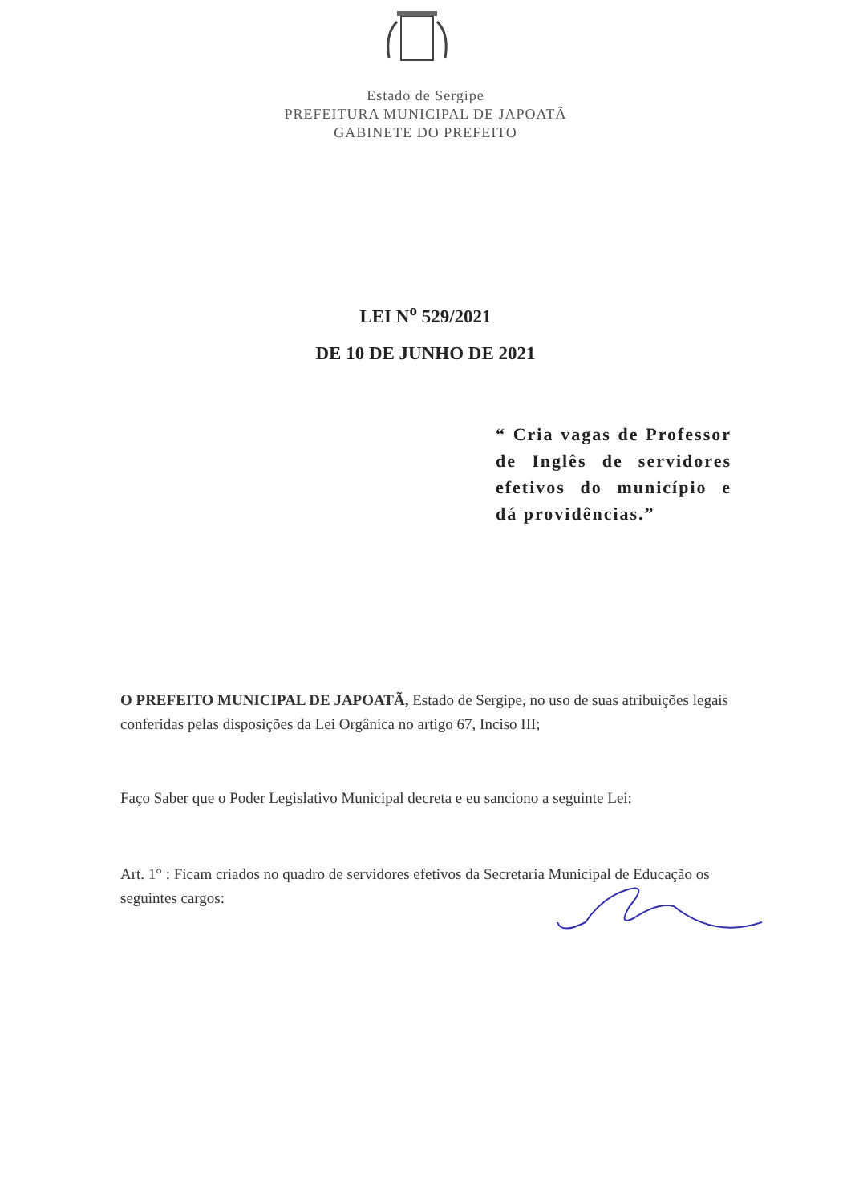Estado de Sergipe
PREFEITURA MUNICIPAL DE JAPOATÃ
GABINETE DO PREFEITO
LEI N<sup>o</sup> 529/2021
DE 10 DE JUNHO DE 2021
“ Cria vagas de Professor de Inglês de servidores efetivos do município e dá providências.”
O PREFEITO MUNICIPAL DE JAPOATÃ, Estado de Sergipe, no uso de suas atribuições legais conferidas pelas disposições da Lei Orgânica no artigo 67, Inciso III;
Faço Saber que o Poder Legislativo Municipal decreta e eu sanciono a seguinte Lei:
Art. 1° : Ficam criados no quadro de servidores efetivos da Secretaria Municipal de Educação os seguintes cargos: